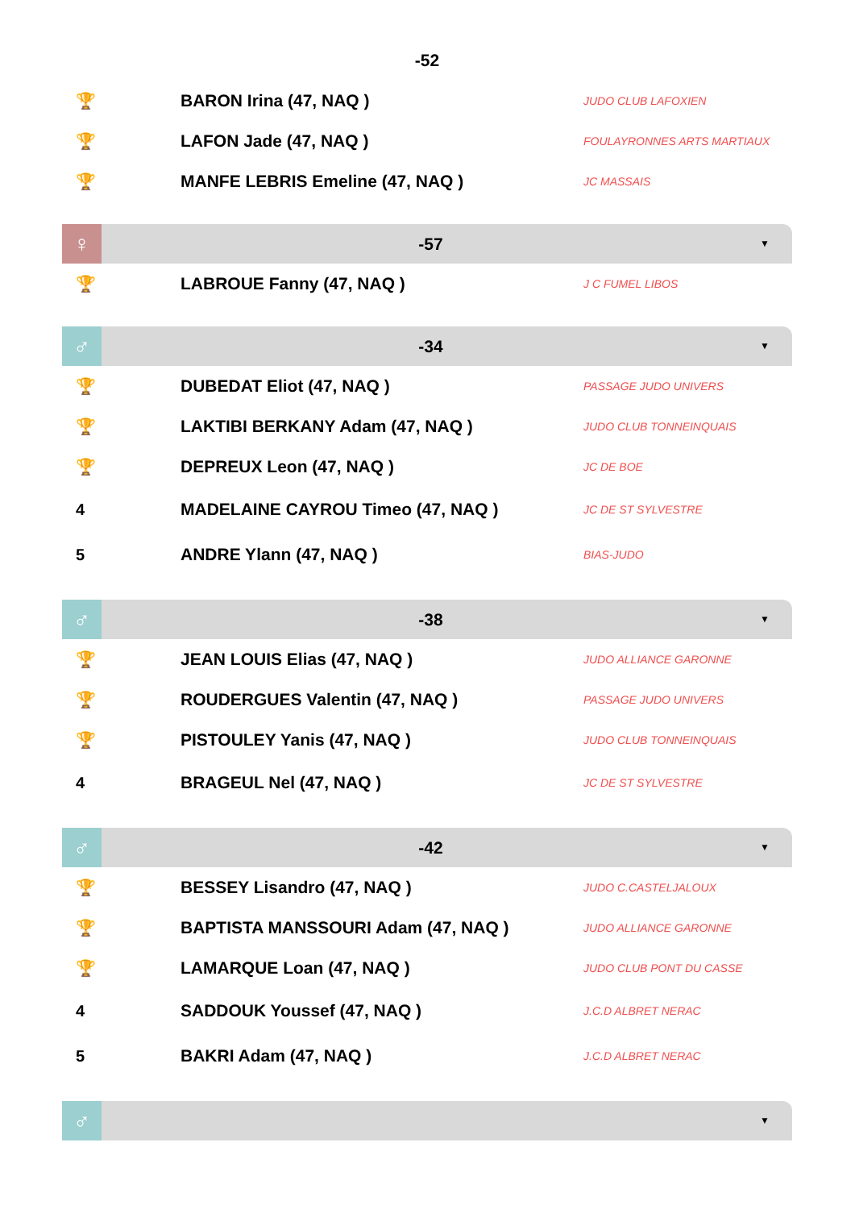-52
| 🏆 | BARON Irina (47, NAQ ) | JUDO CLUB LAFOXIEN |
| 🏆 | LAFON Jade (47, NAQ ) | FOULAYRONNES ARTS MARTIAUX |
| 🏆 | MANFE LEBRIS Emeline (47, NAQ ) | JC MASSAIS |
♀
-57
▼
| 🏆 | LABROUE Fanny (47, NAQ ) | J C FUMEL LIBOS |
♂
-34
▼
| 🏆 | DUBEDAT Eliot (47, NAQ ) | PASSAGE JUDO UNIVERS |
| 🏆 | LAKTIBI BERKANY Adam (47, NAQ ) | JUDO CLUB TONNEINQUAIS |
| 🏆 | DEPREUX Leon (47, NAQ ) | JC DE BOE |
| 4 | MADELAINE CAYROU Timeo (47, NAQ ) | JC DE ST SYLVESTRE |
| 5 | ANDRE Ylann (47, NAQ ) | BIAS-JUDO |
♂
-38
▼
| 🏆 | JEAN LOUIS Elias (47, NAQ ) | JUDO ALLIANCE GARONNE |
| 🏆 | ROUDERGUES Valentin (47, NAQ ) | PASSAGE JUDO UNIVERS |
| 🏆 | PISTOULEY Yanis (47, NAQ ) | JUDO CLUB TONNEINQUAIS |
| 4 | BRAGEUL Nel (47, NAQ ) | JC DE ST SYLVESTRE |
♂
-42
▼
| 🏆 | BESSEY Lisandro (47, NAQ ) | JUDO C.CASTELJALOUX |
| 🏆 | BAPTISTA MANSSOURI Adam (47, NAQ ) | JUDO ALLIANCE GARONNE |
| 🏆 | LAMARQUE Loan (47, NAQ ) | JUDO CLUB PONT DU CASSE |
| 4 | SADDOUK Youssef (47, NAQ ) | J.C.D ALBRET NERAC |
| 5 | BAKRI Adam (47, NAQ ) | J.C.D ALBRET NERAC |
♂
▼